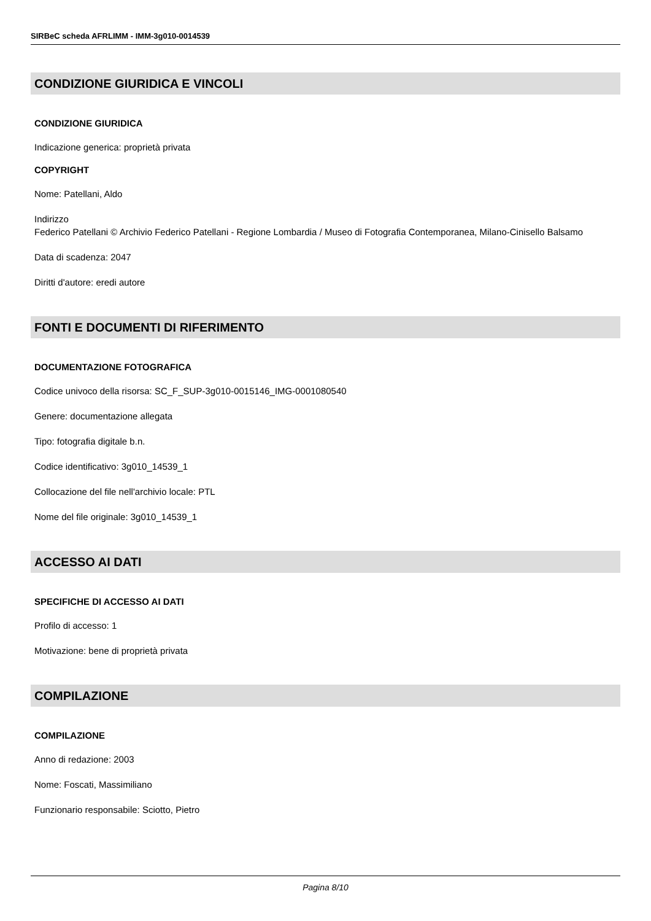SIRBeC scheda AFRLIMM - IMM-3g010-0014539
CONDIZIONE GIURIDICA E VINCOLI
CONDIZIONE GIURIDICA
Indicazione generica: proprietà privata
COPYRIGHT
Nome: Patellani, Aldo
Indirizzo
Federico Patellani © Archivio Federico Patellani - Regione Lombardia / Museo di Fotografia Contemporanea, Milano-Cinisello Balsamo
Data di scadenza: 2047
Diritti d'autore: eredi autore
FONTI E DOCUMENTI DI RIFERIMENTO
DOCUMENTAZIONE FOTOGRAFICA
Codice univoco della risorsa: SC_F_SUP-3g010-0015146_IMG-0001080540
Genere: documentazione allegata
Tipo: fotografia digitale b.n.
Codice identificativo: 3g010_14539_1
Collocazione del file nell'archivio locale: PTL
Nome del file originale: 3g010_14539_1
ACCESSO AI DATI
SPECIFICHE DI ACCESSO AI DATI
Profilo di accesso: 1
Motivazione: bene di proprietà privata
COMPILAZIONE
COMPILAZIONE
Anno di redazione: 2003
Nome: Foscati, Massimiliano
Funzionario responsabile: Sciotto, Pietro
Pagina 8/10